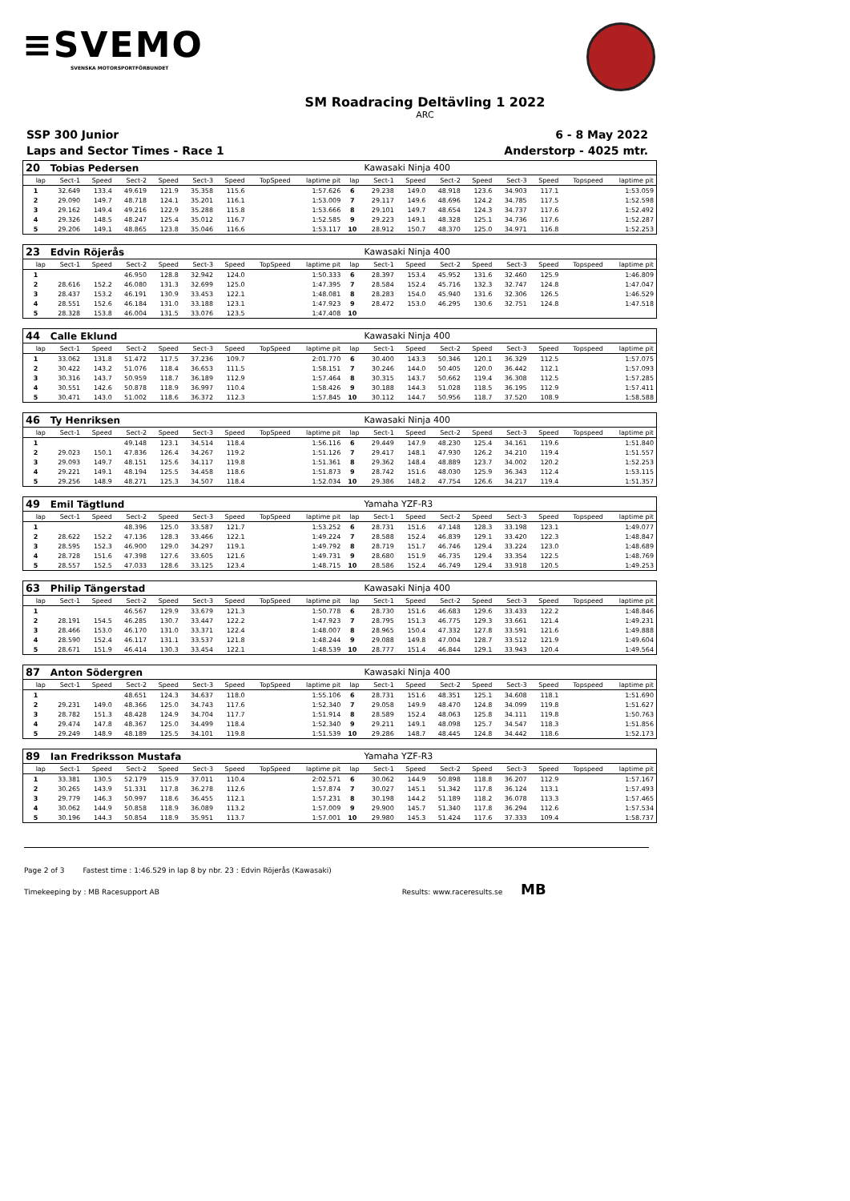≡SVEMO
SVENSKA MOTORSPORTFÖRBUNDET
SM Roadracing Deltävling 1 2022
ARC
SSP 300 Junior
Laps and Sector Times - Race 1
6 - 8 May 2022
Anderstorp - 4025 mtr.
| 20 | Tobias Pedersen | | | | | | | | | Kawasaki Ninja 400 | | | | | | | |
| lap | Sect-1 | Speed | Sect-2 | Speed | Sect-3 | Speed | TopSpeed | laptime pit | lap | Sect-1 | Speed | Sect-2 | Speed | Sect-3 | Speed | Topspeed | laptime pit |
| 1 | 32.649 | 133.4 | 49.619 | 121.9 | 35.358 | 115.6 | | 1:57.626 | 6 | 29.238 | 149.0 | 48.918 | 123.6 | 34.903 | 117.1 | | 1:53.059 |
| 2 | 29.090 | 149.7 | 48.718 | 124.1 | 35.201 | 116.1 | | 1:53.009 | 7 | 29.117 | 149.6 | 48.696 | 124.2 | 34.785 | 117.5 | | 1:52.598 |
| 3 | 29.162 | 149.4 | 49.216 | 122.9 | 35.288 | 115.8 | | 1:53.666 | 8 | 29.101 | 149.7 | 48.654 | 124.3 | 34.737 | 117.6 | | 1:52.492 |
| 4 | 29.326 | 148.5 | 48.247 | 125.4 | 35.012 | 116.7 | | 1:52.585 | 9 | 29.223 | 149.1 | 48.328 | 125.1 | 34.736 | 117.6 | | 1:52.287 |
| 5 | 29.206 | 149.1 | 48.865 | 123.8 | 35.046 | 116.6 | | 1:53.117 | 10 | 28.912 | 150.7 | 48.370 | 125.0 | 34.971 | 116.8 | | 1:52.253 |
| 23 | Edvin Röjerås | | | | | | | | | Kawasaki Ninja 400 | | | | | | | |
| lap | Sect-1 | Speed | Sect-2 | Speed | Sect-3 | Speed | TopSpeed | laptime pit | lap | Sect-1 | Speed | Sect-2 | Speed | Sect-3 | Speed | Topspeed | laptime pit |
| 1 | | | 46.950 | 128.8 | 32.942 | 124.0 | | 1:50.333 | 6 | 28.397 | 153.4 | 45.952 | 131.6 | 32.460 | 125.9 | | 1:46.809 |
| 2 | 28.616 | 152.2 | 46.080 | 131.3 | 32.699 | 125.0 | | 1:47.395 | 7 | 28.584 | 152.4 | 45.716 | 132.3 | 32.747 | 124.8 | | 1:47.047 |
| 3 | 28.437 | 153.2 | 46.191 | 130.9 | 33.453 | 122.1 | | 1:48.081 | 8 | 28.283 | 154.0 | 45.940 | 131.6 | 32.306 | 126.5 | | 1:46.529 |
| 4 | 28.551 | 152.6 | 46.184 | 131.0 | 33.188 | 123.1 | | 1:47.923 | 9 | 28.472 | 153.0 | 46.295 | 130.6 | 32.751 | 124.8 | | 1:47.518 |
| 5 | 28.328 | 153.8 | 46.004 | 131.5 | 33.076 | 123.5 | | 1:47.408 | 10 | | | | | | | | |
| 44 | Calle Eklund | | | | | | | | | Kawasaki Ninja 400 | | | | | | | |
| lap | Sect-1 | Speed | Sect-2 | Speed | Sect-3 | Speed | TopSpeed | laptime pit | lap | Sect-1 | Speed | Sect-2 | Speed | Sect-3 | Speed | Topspeed | laptime pit |
| 1 | 33.062 | 131.8 | 51.472 | 117.5 | 37.236 | 109.7 | | 2:01.770 | 6 | 30.400 | 143.3 | 50.346 | 120.1 | 36.329 | 112.5 | | 1:57.075 |
| 2 | 30.422 | 143.2 | 51.076 | 118.4 | 36.653 | 111.5 | | 1:58.151 | 7 | 30.246 | 144.0 | 50.405 | 120.0 | 36.442 | 112.1 | | 1:57.093 |
| 3 | 30.316 | 143.7 | 50.959 | 118.7 | 36.189 | 112.9 | | 1:57.464 | 8 | 30.315 | 143.7 | 50.662 | 119.4 | 36.308 | 112.5 | | 1:57.285 |
| 4 | 30.551 | 142.6 | 50.878 | 118.9 | 36.997 | 110.4 | | 1:58.426 | 9 | 30.188 | 144.3 | 51.028 | 118.5 | 36.195 | 112.9 | | 1:57.411 |
| 5 | 30.471 | 143.0 | 51.002 | 118.6 | 36.372 | 112.3 | | 1:57.845 | 10 | 30.112 | 144.7 | 50.956 | 118.7 | 37.520 | 108.9 | | 1:58.588 |
| 46 | Ty Henriksen | | | | | | | | | Kawasaki Ninja 400 | | | | | | | |
| lap | Sect-1 | Speed | Sect-2 | Speed | Sect-3 | Speed | TopSpeed | laptime pit | lap | Sect-1 | Speed | Sect-2 | Speed | Sect-3 | Speed | Topspeed | laptime pit |
| 1 | | | 49.148 | 123.1 | 34.514 | 118.4 | | 1:56.116 | 6 | 29.449 | 147.9 | 48.230 | 125.4 | 34.161 | 119.6 | | 1:51.840 |
| 2 | 29.023 | 150.1 | 47.836 | 126.4 | 34.267 | 119.2 | | 1:51.126 | 7 | 29.417 | 148.1 | 47.930 | 126.2 | 34.210 | 119.4 | | 1:51.557 |
| 3 | 29.093 | 149.7 | 48.151 | 125.6 | 34.117 | 119.8 | | 1:51.361 | 8 | 29.362 | 148.4 | 48.889 | 123.7 | 34.002 | 120.2 | | 1:52.253 |
| 4 | 29.221 | 149.1 | 48.194 | 125.5 | 34.458 | 118.6 | | 1:51.873 | 9 | 28.742 | 151.6 | 48.030 | 125.9 | 36.343 | 112.4 | | 1:53.115 |
| 5 | 29.256 | 148.9 | 48.271 | 125.3 | 34.507 | 118.4 | | 1:52.034 | 10 | 29.386 | 148.2 | 47.754 | 126.6 | 34.217 | 119.4 | | 1:51.357 |
| 49 | Emil Tägtlund | | | | | | | | | Yamaha YZF-R3 | | | | | | | |
| lap | Sect-1 | Speed | Sect-2 | Speed | Sect-3 | Speed | TopSpeed | laptime pit | lap | Sect-1 | Speed | Sect-2 | Speed | Sect-3 | Speed | Topspeed | laptime pit |
| 1 | | | 48.396 | 125.0 | 33.587 | 121.7 | | 1:53.252 | 6 | 28.731 | 151.6 | 47.148 | 128.3 | 33.198 | 123.1 | | 1:49.077 |
| 2 | 28.622 | 152.2 | 47.136 | 128.3 | 33.466 | 122.1 | | 1:49.224 | 7 | 28.588 | 152.4 | 46.839 | 129.1 | 33.420 | 122.3 | | 1:48.847 |
| 3 | 28.595 | 152.3 | 46.900 | 129.0 | 34.297 | 119.1 | | 1:49.792 | 8 | 28.719 | 151.7 | 46.746 | 129.4 | 33.224 | 123.0 | | 1:48.689 |
| 4 | 28.728 | 151.6 | 47.398 | 127.6 | 33.605 | 121.6 | | 1:49.731 | 9 | 28.680 | 151.9 | 46.735 | 129.4 | 33.354 | 122.5 | | 1:48.769 |
| 5 | 28.557 | 152.5 | 47.033 | 128.6 | 33.125 | 123.4 | | 1:48.715 | 10 | 28.586 | 152.4 | 46.749 | 129.4 | 33.918 | 120.5 | | 1:49.253 |
| 63 | Philip Tängerstad | | | | | | | | | Kawasaki Ninja 400 | | | | | | | |
| lap | Sect-1 | Speed | Sect-2 | Speed | Sect-3 | Speed | TopSpeed | laptime pit | lap | Sect-1 | Speed | Sect-2 | Speed | Sect-3 | Speed | Topspeed | laptime pit |
| 1 | | | 46.567 | 129.9 | 33.679 | 121.3 | | 1:50.778 | 6 | 28.730 | 151.6 | 46.683 | 129.6 | 33.433 | 122.2 | | 1:48.846 |
| 2 | 28.191 | 154.5 | 46.285 | 130.7 | 33.447 | 122.2 | | 1:47.923 | 7 | 28.795 | 151.3 | 46.775 | 129.3 | 33.661 | 121.4 | | 1:49.231 |
| 3 | 28.466 | 153.0 | 46.170 | 131.0 | 33.371 | 122.4 | | 1:48.007 | 8 | 28.965 | 150.4 | 47.332 | 127.8 | 33.591 | 121.6 | | 1:49.888 |
| 4 | 28.590 | 152.4 | 46.117 | 131.1 | 33.537 | 121.8 | | 1:48.244 | 9 | 29.088 | 149.8 | 47.004 | 128.7 | 33.512 | 121.9 | | 1:49.604 |
| 5 | 28.671 | 151.9 | 46.414 | 130.3 | 33.454 | 122.1 | | 1:48.539 | 10 | 28.777 | 151.4 | 46.844 | 129.1 | 33.943 | 120.4 | | 1:49.564 |
| 87 | Anton Södergren | | | | | | | | | Kawasaki Ninja 400 | | | | | | | |
| lap | Sect-1 | Speed | Sect-2 | Speed | Sect-3 | Speed | TopSpeed | laptime pit | lap | Sect-1 | Speed | Sect-2 | Speed | Sect-3 | Speed | Topspeed | laptime pit |
| 1 | | | 48.651 | 124.3 | 34.637 | 118.0 | | 1:55.106 | 6 | 28.731 | 151.6 | 48.351 | 125.1 | 34.608 | 118.1 | | 1:51.690 |
| 2 | 29.231 | 149.0 | 48.366 | 125.0 | 34.743 | 117.6 | | 1:52.340 | 7 | 29.058 | 149.9 | 48.470 | 124.8 | 34.099 | 119.8 | | 1:51.627 |
| 3 | 28.782 | 151.3 | 48.428 | 124.9 | 34.704 | 117.7 | | 1:51.914 | 8 | 28.589 | 152.4 | 48.063 | 125.8 | 34.111 | 119.8 | | 1:50.763 |
| 4 | 29.474 | 147.8 | 48.367 | 125.0 | 34.499 | 118.4 | | 1:52.340 | 9 | 29.211 | 149.1 | 48.098 | 125.7 | 34.547 | 118.3 | | 1:51.856 |
| 5 | 29.249 | 148.9 | 48.189 | 125.5 | 34.101 | 119.8 | | 1:51.539 | 10 | 29.286 | 148.7 | 48.445 | 124.8 | 34.442 | 118.6 | | 1:52.173 |
| 89 | Ian Fredriksson Mustafa | | | | | | | | | Yamaha YZF-R3 | | | | | | | |
| lap | Sect-1 | Speed | Sect-2 | Speed | Sect-3 | Speed | TopSpeed | laptime pit | lap | Sect-1 | Speed | Sect-2 | Speed | Sect-3 | Speed | Topspeed | laptime pit |
| 1 | 33.381 | 130.5 | 52.179 | 115.9 | 37.011 | 110.4 | | 2:02.571 | 6 | 30.062 | 144.9 | 50.898 | 118.8 | 36.207 | 112.9 | | 1:57.167 |
| 2 | 30.265 | 143.9 | 51.331 | 117.8 | 36.278 | 112.6 | | 1:57.874 | 7 | 30.027 | 145.1 | 51.342 | 117.8 | 36.124 | 113.1 | | 1:57.493 |
| 3 | 29.779 | 146.3 | 50.997 | 118.6 | 36.455 | 112.1 | | 1:57.231 | 8 | 30.198 | 144.2 | 51.189 | 118.2 | 36.078 | 113.3 | | 1:57.465 |
| 4 | 30.062 | 144.9 | 50.858 | 118.9 | 36.089 | 113.2 | | 1:57.009 | 9 | 29.900 | 145.7 | 51.340 | 117.8 | 36.294 | 112.6 | | 1:57.534 |
| 5 | 30.196 | 144.3 | 50.854 | 118.9 | 35.951 | 113.7 | | 1:57.001 | 10 | 29.980 | 145.3 | 51.424 | 117.6 | 37.333 | 109.4 | | 1:58.737 |
Page 2 of 3 Fastest time : 1:46.529 in lap 8 by nbr. 23 : Edvin Röjerås (Kawasaki)
Timekeeping by : MB Racesupport AB Results: www.raceresults.se MB